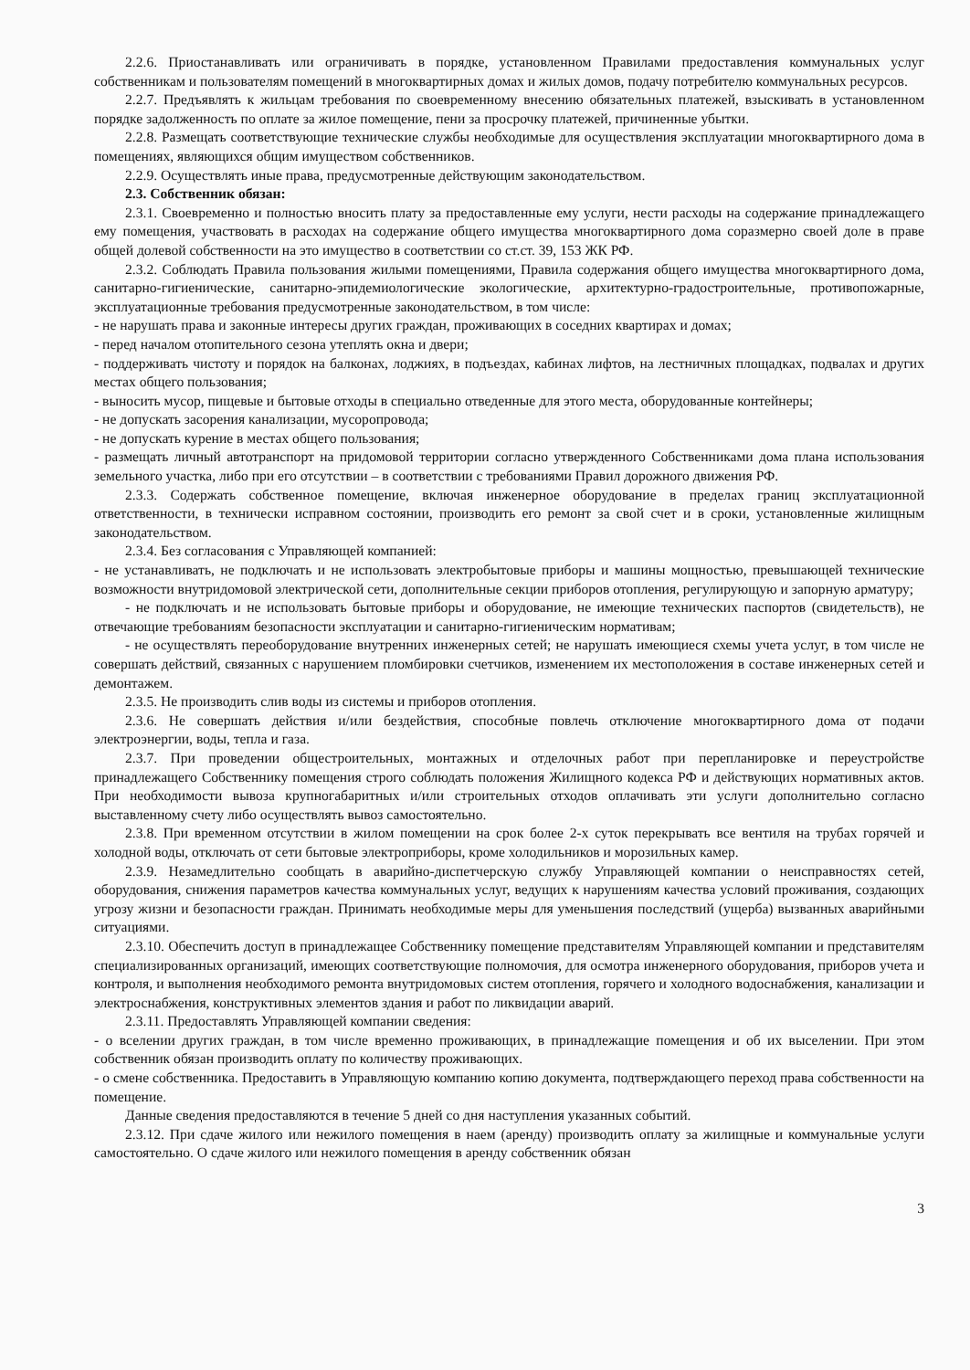2.2.6. Приостанавливать или ограничивать в порядке, установленном Правилами предоставления коммунальных услуг собственникам и пользователям помещений в многоквартирных домах и жилых домов, подачу потребителю коммунальных ресурсов.
2.2.7. Предъявлять к жильцам требования по своевременному внесению обязательных платежей, взыскивать в установленном порядке задолженность по оплате за жилое помещение, пени за просрочку платежей, причиненные убытки.
2.2.8. Размещать соответствующие технические службы необходимые для осуществления эксплуатации многоквартирного дома в помещениях, являющихся общим имуществом собственников.
2.2.9. Осуществлять иные права, предусмотренные действующим законодательством.
2.3. Собственник обязан:
2.3.1. Своевременно и полностью вносить плату за предоставленные ему услуги, нести расходы на содержание принадлежащего ему помещения, участвовать в расходах на содержание общего имущества многоквартирного дома соразмерно своей доле в праве общей долевой собственности на это имущество в соответствии со ст.ст. 39, 153 ЖК РФ.
2.3.2. Соблюдать Правила пользования жилыми помещениями, Правила содержания общего имущества многоквартирного дома, санитарно-гигиенические, санитарно-эпидемиологические экологические, архитектурно-градостроительные, противопожарные, эксплуатационные требования предусмотренные законодательством, в том числе:
- не нарушать права и законные интересы других граждан, проживающих в соседних квартирах и домах;
- перед началом отопительного сезона утеплять окна и двери;
- поддерживать чистоту и порядок на балконах, лоджиях, в подъездах, кабинах лифтов, на лестничных площадках, подвалах и других местах общего пользования;
- выносить мусор, пищевые и бытовые отходы в специально отведенные для этого места, оборудованные контейнеры;
- не допускать засорения канализации, мусоропровода;
- не допускать курение в местах общего пользования;
- размещать личный автотранспорт на придомовой территории согласно утвержденного Собственниками дома плана использования земельного участка, либо при его отсутствии – в соответствии с требованиями Правил дорожного движения РФ.
2.3.3. Содержать собственное помещение, включая инженерное оборудование в пределах границ эксплуатационной ответственности, в технически исправном состоянии, производить его ремонт за свой счет и в сроки, установленные жилищным законодательством.
2.3.4. Без согласования с Управляющей компанией:
- не устанавливать, не подключать и не использовать электробытовые приборы и машины мощностью, превышающей технические возможности внутридомовой электрической сети, дополнительные секции приборов отопления, регулирующую и запорную арматуру;
- не подключать и не использовать бытовые приборы и оборудование, не имеющие технических паспортов (свидетельств), не отвечающие требованиям безопасности эксплуатации и санитарно-гигиеническим нормативам;
- не осуществлять переоборудование внутренних инженерных сетей; не нарушать имеющиеся схемы учета услуг, в том числе не совершать действий, связанных с нарушением пломбировки счетчиков, изменением их местоположения в составе инженерных сетей и демонтажем.
2.3.5. Не производить слив воды из системы и приборов отопления.
2.3.6. Не совершать действия и/или бездействия, способные повлечь отключение многоквартирного дома от подачи электроэнергии, воды, тепла и газа.
2.3.7. При проведении общестроительных, монтажных и отделочных работ при перепланировке и переустройстве принадлежащего Собственнику помещения строго соблюдать положения Жилищного кодекса РФ и действующих нормативных актов. При необходимости вывоза крупногабаритных и/или строительных отходов оплачивать эти услуги дополнительно согласно выставленному счету либо осуществлять вывоз самостоятельно.
2.3.8. При временном отсутствии в жилом помещении на срок более 2-х суток перекрывать все вентиля на трубах горячей и холодной воды, отключать от сети бытовые электроприборы, кроме холодильников и морозильных камер.
2.3.9. Незамедлительно сообщать в аварийно-диспетчерскую службу Управляющей компании о неисправностях сетей, оборудования, снижения параметров качества коммунальных услуг, ведущих к нарушениям качества условий проживания, создающих угрозу жизни и безопасности граждан. Принимать необходимые меры для уменьшения последствий (ущерба) вызванных аварийными ситуациями.
2.3.10. Обеспечить доступ в принадлежащее Собственнику помещение представителям Управляющей компании и представителям специализированных организаций, имеющих соответствующие полномочия, для осмотра инженерного оборудования, приборов учета и контроля, и выполнения необходимого ремонта внутридомовых систем отопления, горячего и холодного водоснабжения, канализации и электроснабжения, конструктивных элементов здания и работ по ликвидации аварий.
2.3.11. Предоставлять Управляющей компании сведения:
- о вселении других граждан, в том числе временно проживающих, в принадлежащие помещения и об их выселении. При этом собственник обязан производить оплату по количеству проживающих.
- о смене собственника. Предоставить в Управляющую компанию копию документа, подтверждающего переход права собственности на помещение.
Данные сведения предоставляются в течение 5 дней со дня наступления указанных событий.
2.3.12. При сдаче жилого или нежилого помещения в наем (аренду) производить оплату за жилищные и коммунальные услуги самостоятельно. О сдаче жилого или нежилого помещения в аренду собственник обязан
3